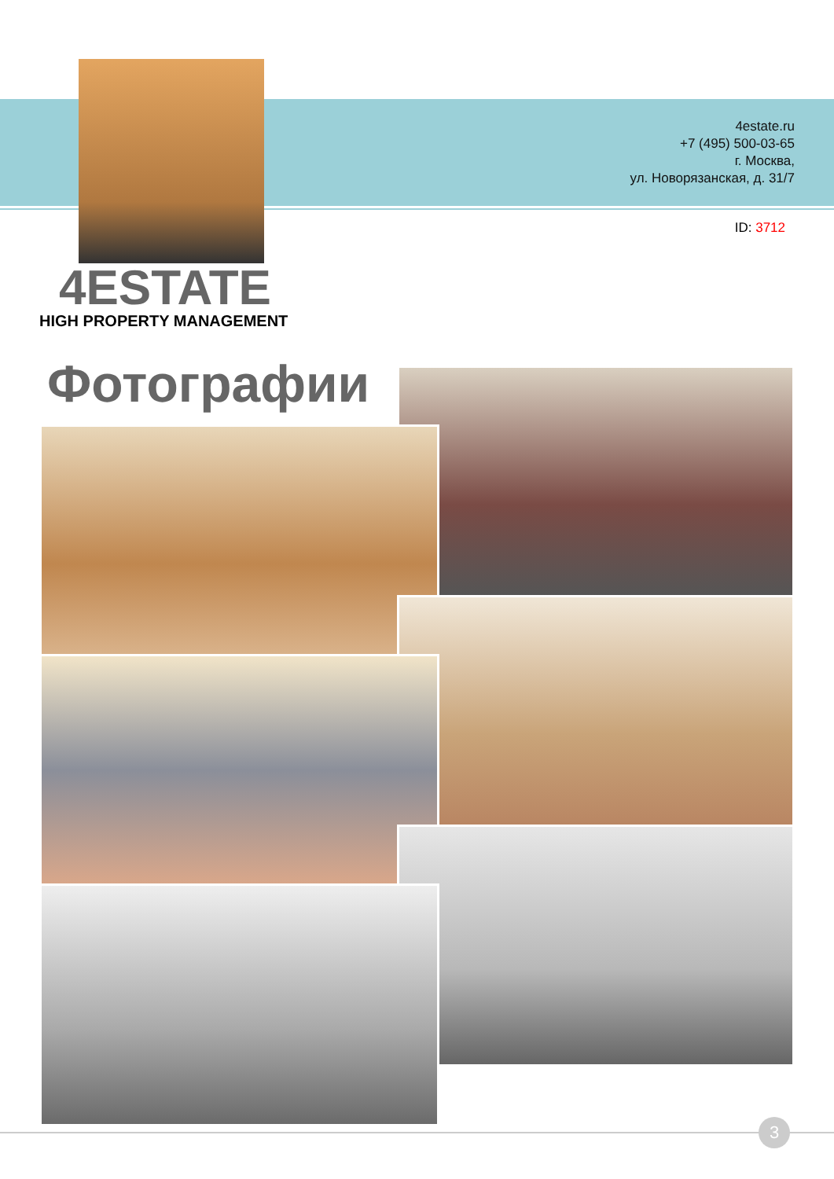4estate.ru
+7 (495) 500-03-65
г. Москва,
ул. Новорязанская, д. 31/7
ID: 3712
4ESTATE
HIGH PROPERTY MANAGEMENT
Фотографии
3